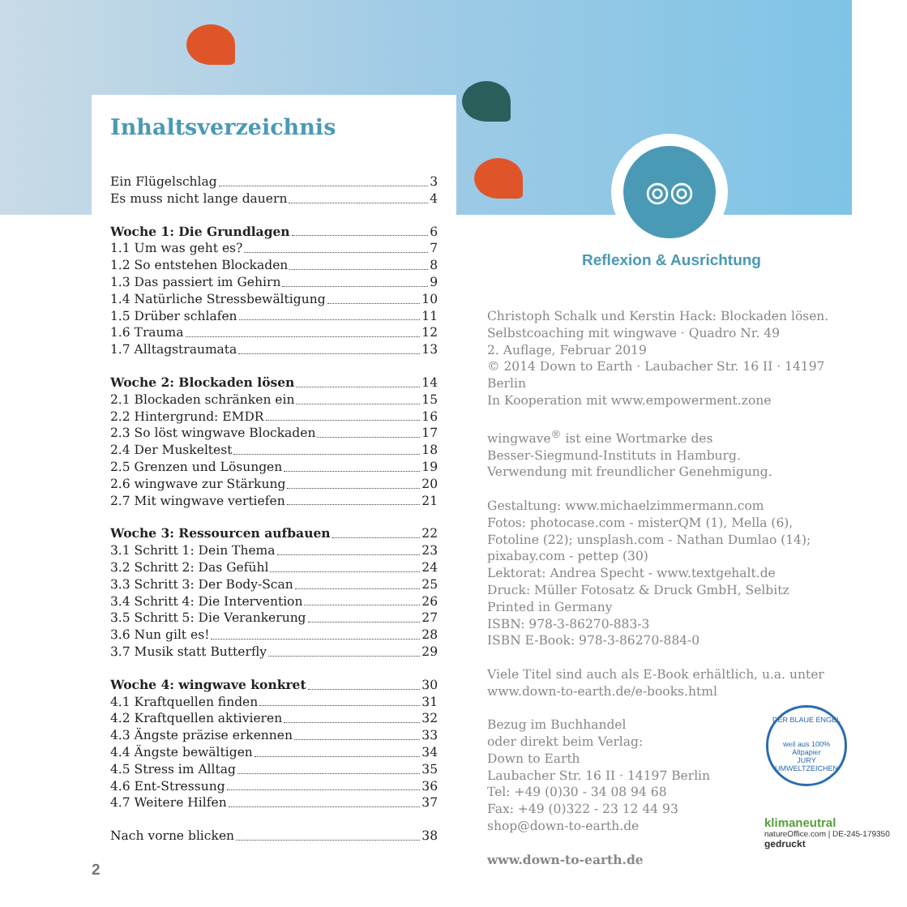⦾⦾
Reflexion & Ausrichtung
Inhaltsverzeichnis
Ein Flügelschlag 3
Es muss nicht lange dauern 4
Woche 1: Die Grundlagen 6
1.1 Um was geht es? 7
1.2 So entstehen Blockaden 8
1.3 Das passiert im Gehirn 9
1.4 Natürliche Stressbewältigung 10
1.5 Drüber schlafen 11
1.6 Trauma 12
1.7 Alltagstraumata 13
Woche 2: Blockaden lösen 14
2.1 Blockaden schränken ein 15
2.2 Hintergrund: EMDR 16
2.3 So löst wingwave Blockaden 17
2.4 Der Muskeltest 18
2.5 Grenzen und Lösungen 19
2.6 wingwave zur Stärkung 20
2.7 Mit wingwave vertiefen 21
Woche 3: Ressourcen aufbauen 22
3.1 Schritt 1: Dein Thema 23
3.2 Schritt 2: Das Gefühl 24
3.3 Schritt 3: Der Body-Scan 25
3.4 Schritt 4: Die Intervention 26
3.5 Schritt 5: Die Verankerung 27
3.6 Nun gilt es! 28
3.7 Musik statt Butterfly 29
Woche 4: wingwave konkret 30
4.1 Kraftquellen finden 31
4.2 Kraftquellen aktivieren 32
4.3 Ängste präzise erkennen 33
4.4 Ängste bewältigen 34
4.5 Stress im Alltag 35
4.6 Ent-Stressung 36
4.7 Weitere Hilfen 37
Nach vorne blicken 38
Christoph Schalk und Kerstin Hack: Blockaden lösen.
Selbstcoaching mit wingwave · Quadro Nr. 49
2. Auflage, Februar 2019
© 2014 Down to Earth · Laubacher Str. 16 II · 14197 Berlin
In Kooperation mit www.empowerment.zone
wingwave<sup>®</sup> ist eine Wortmarke des
Besser-Siegmund-Instituts in Hamburg.
Verwendung mit freundlicher Genehmigung.
Gestaltung: www.michaelzimmermann.com
Fotos: photocase.com - misterQM (1), Mella (6),
Fotoline (22); unsplash.com - Nathan Dumlao (14);
pixabay.com - pettep (30)
Lektorat: Andrea Specht - www.textgehalt.de
Druck: Müller Fotosatz & Druck GmbH, Selbitz
Printed in Germany
ISBN: 978-3-86270-883-3
ISBN E-Book: 978-3-86270-884-0
Viele Titel sind auch als E-Book erhältlich, u.a. unter
www.down-to-earth.de/e-books.html
Bezug im Buchhandel
oder direkt beim Verlag:
Down to Earth
Laubacher Str. 16 II · 14197 Berlin
Tel: +49 (0)30 - 34 08 94 68
Fax: +49 (0)322 - 23 12 44 93
shop@down-to-earth.de
www.down-to-earth.de
DER BLAUE ENGEL
weil aus 100% Altpapier
JURY UMWELTZEICHEN
klimaneutral
natureOffice.com | DE-245-179350
gedruckt
2